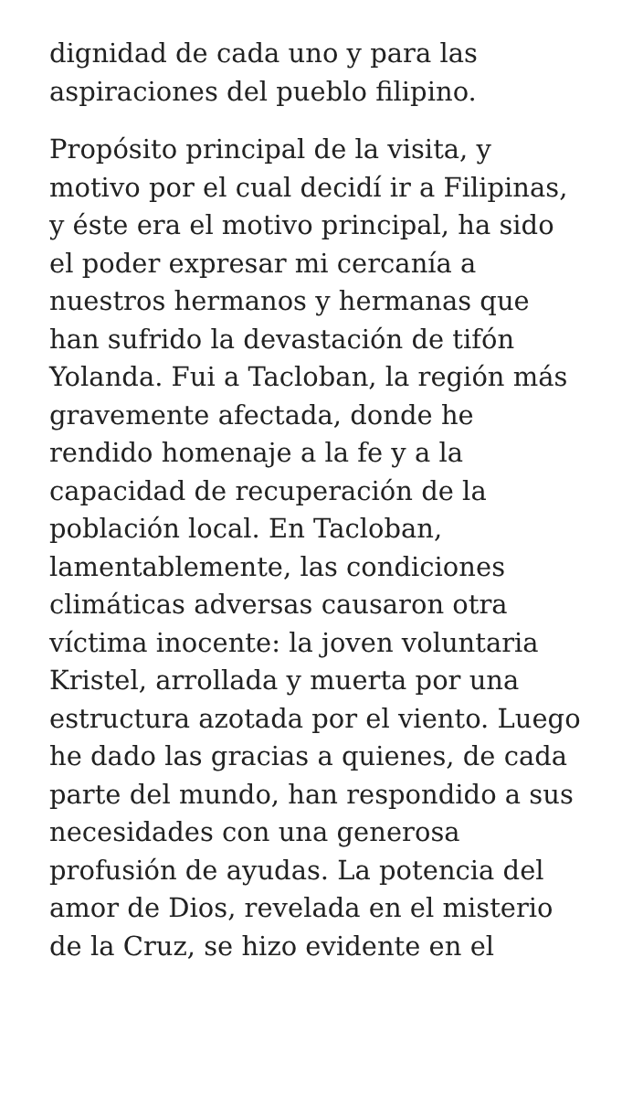dignidad de cada uno y para las aspiraciones del pueblo filipino.
Propósito principal de la visita, y motivo por el cual decidí ir a Filipinas, y éste era el motivo principal, ha sido el poder expresar mi cercanía a nuestros hermanos y hermanas que han sufrido la devastación de tifón Yolanda. Fui a Tacloban, la región más gravemente afectada, donde he rendido homenaje a la fe y a la capacidad de recuperación de la población local. En Tacloban, lamentablemente, las condiciones climáticas adversas causaron otra víctima inocente: la joven voluntaria Kristel, arrollada y muerta por una estructura azotada por el viento. Luego he dado las gracias a quienes, de cada parte del mundo, han respondido a sus necesidades con una generosa profusión de ayudas. La potencia del amor de Dios, revelada en el misterio de la Cruz, se hizo evidente en el